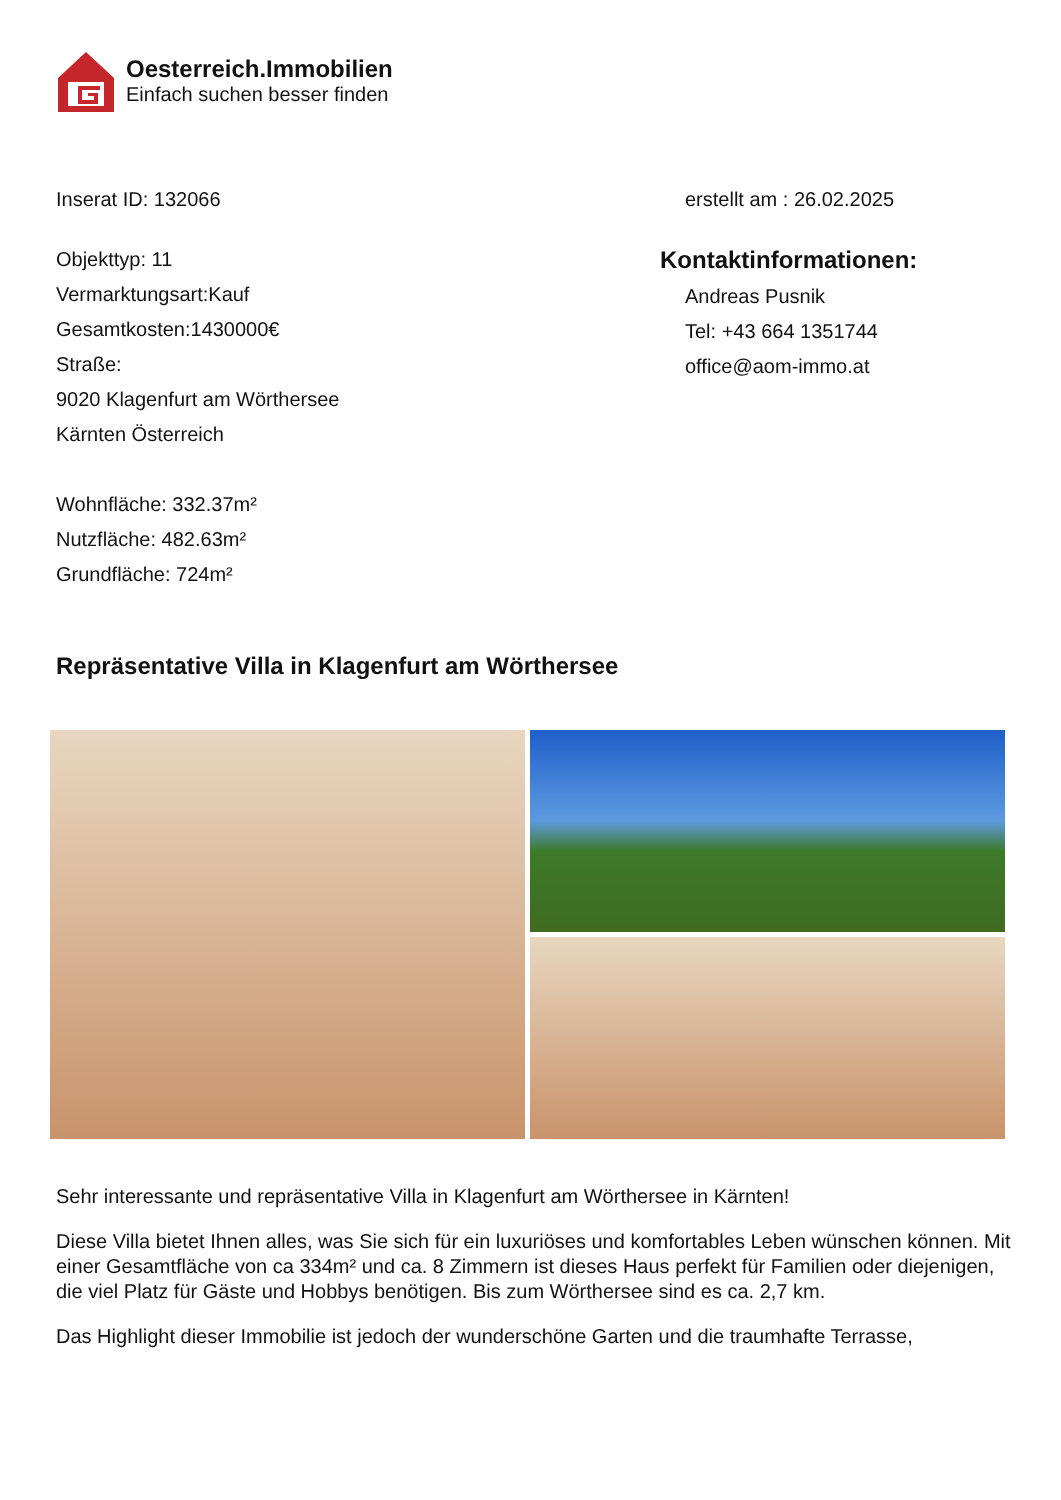Oesterreich.Immobilien
Einfach suchen besser finden
Inserat ID: 132066 erstellt am : 26.02.2025
Objekttyp: 11
Vermarktungsart:Kauf
Gesamtkosten:1430000€
Straße:
9020 Klagenfurt am Wörthersee
Kärnten Österreich
Wohnfläche: 332.37m²
Nutzfläche: 482.63m²
Grundfläche: 724m²
Kontaktinformationen:
Andreas Pusnik
Tel: +43 664 1351744
office@aom-immo.at
Repräsentative Villa in Klagenfurt am Wörthersee
Sehr interessante und repräsentative Villa in Klagenfurt am Wörthersee in Kärnten!
Diese Villa bietet Ihnen alles, was Sie sich für ein luxuriöses und komfortables Leben wünschen können. Mit einer Gesamtfläche von ca 334m² und ca. 8 Zimmern ist dieses Haus perfekt für Familien oder diejenigen, die viel Platz für Gäste und Hobbys benötigen. Bis zum Wörthersee sind es ca. 2,7 km.
Das Highlight dieser Immobilie ist jedoch der wunderschöne Garten und die traumhafte Terrasse,